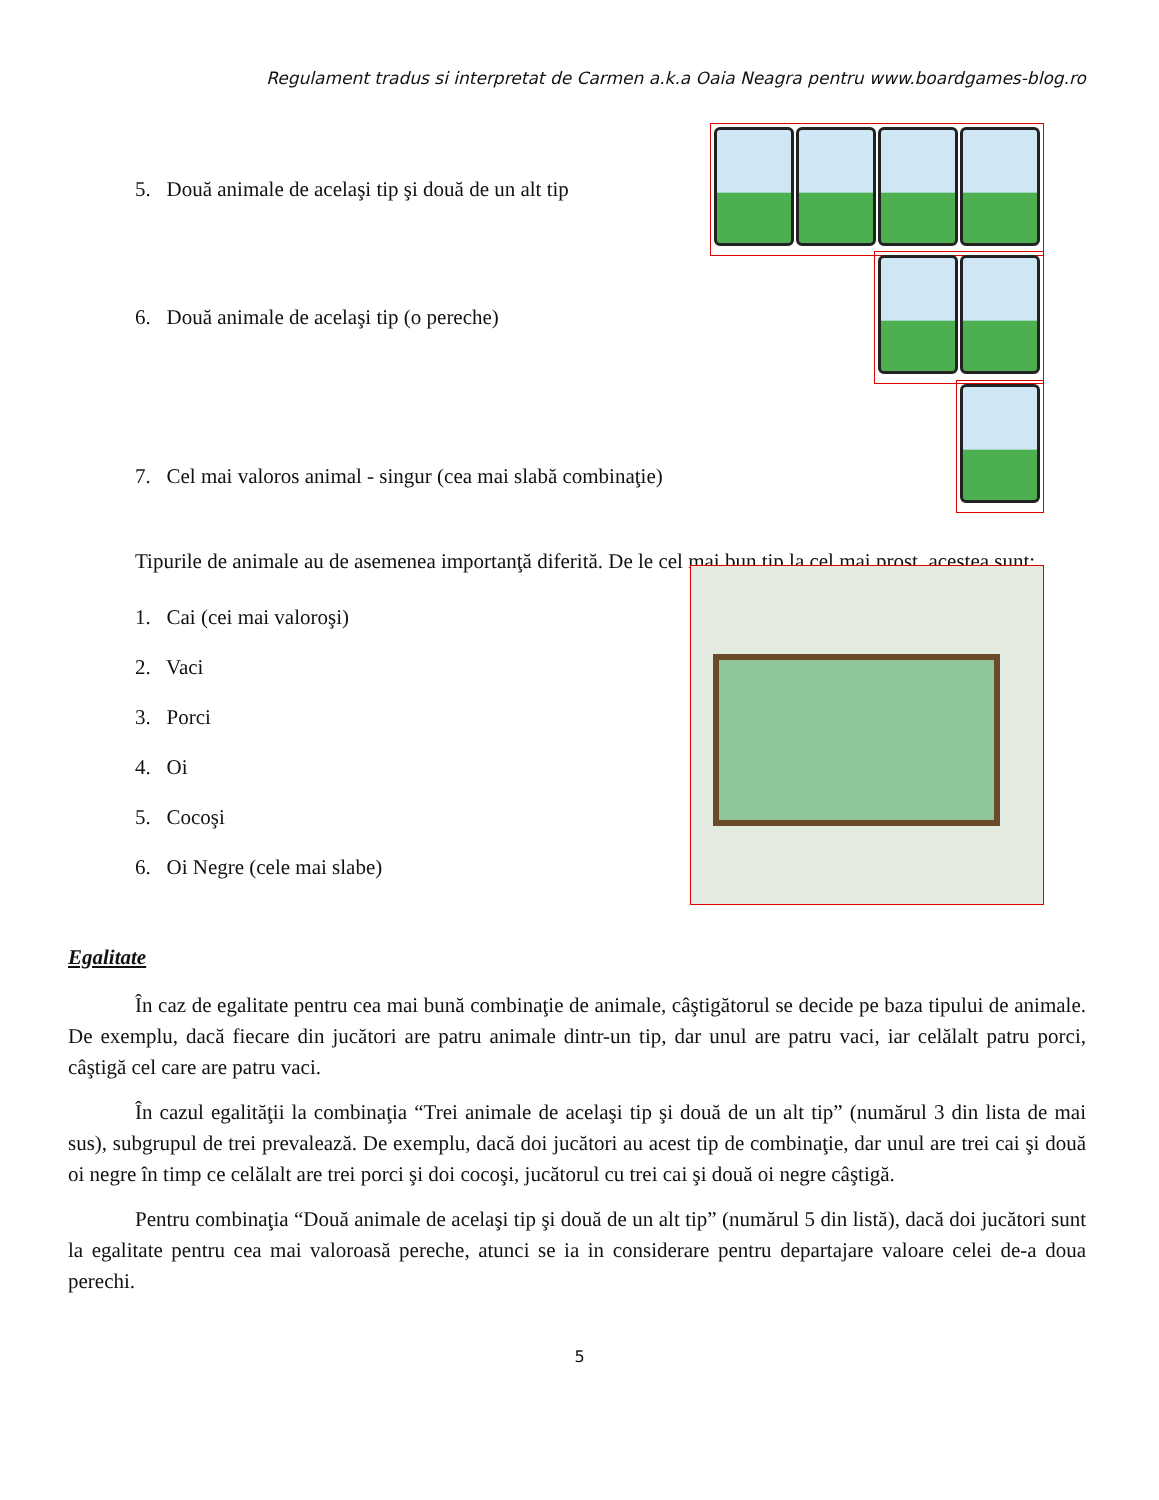Regulament tradus si interpretat de Carmen a.k.a Oaia Neagra pentru www.boardgames-blog.ro
5. Două animale de acelaşi tip şi două de un alt tip
6. Două animale de acelaşi tip (o pereche)
7. Cel mai valoros animal - singur (cea mai slabă combinaţie)
Tipurile de animale au de asemenea importanţă diferită. De le cel mai bun tip la cel mai prost, acestea sunt:
1. Cai (cei mai valoroşi)
2. Vaci
3. Porci
4. Oi
5. Cocoşi
6. Oi Negre (cele mai slabe)
Egalitate
În caz de egalitate pentru cea mai bună combinaţie de animale, câştigătorul se decide pe baza tipului de animale. De exemplu, dacă fiecare din jucători are patru animale dintr-un tip, dar unul are patru vaci, iar celălalt patru porci, câştigă cel care are patru vaci.
În cazul egalităţii la combinaţia “Trei animale de acelaşi tip şi două de un alt tip” (numărul 3 din lista de mai sus), subgrupul de trei prevalează. De exemplu, dacă doi jucători au acest tip de combinaţie, dar unul are trei cai şi două oi negre în timp ce celălalt are trei porci şi doi cocoşi, jucătorul cu trei cai şi două oi negre câştigă.
Pentru combinaţia “Două animale de acelaşi tip şi două de un alt tip” (numărul 5 din listă), dacă doi jucători sunt la egalitate pentru cea mai valoroasă pereche, atunci se ia in considerare pentru departajare valoare celei de-a doua perechi.
5